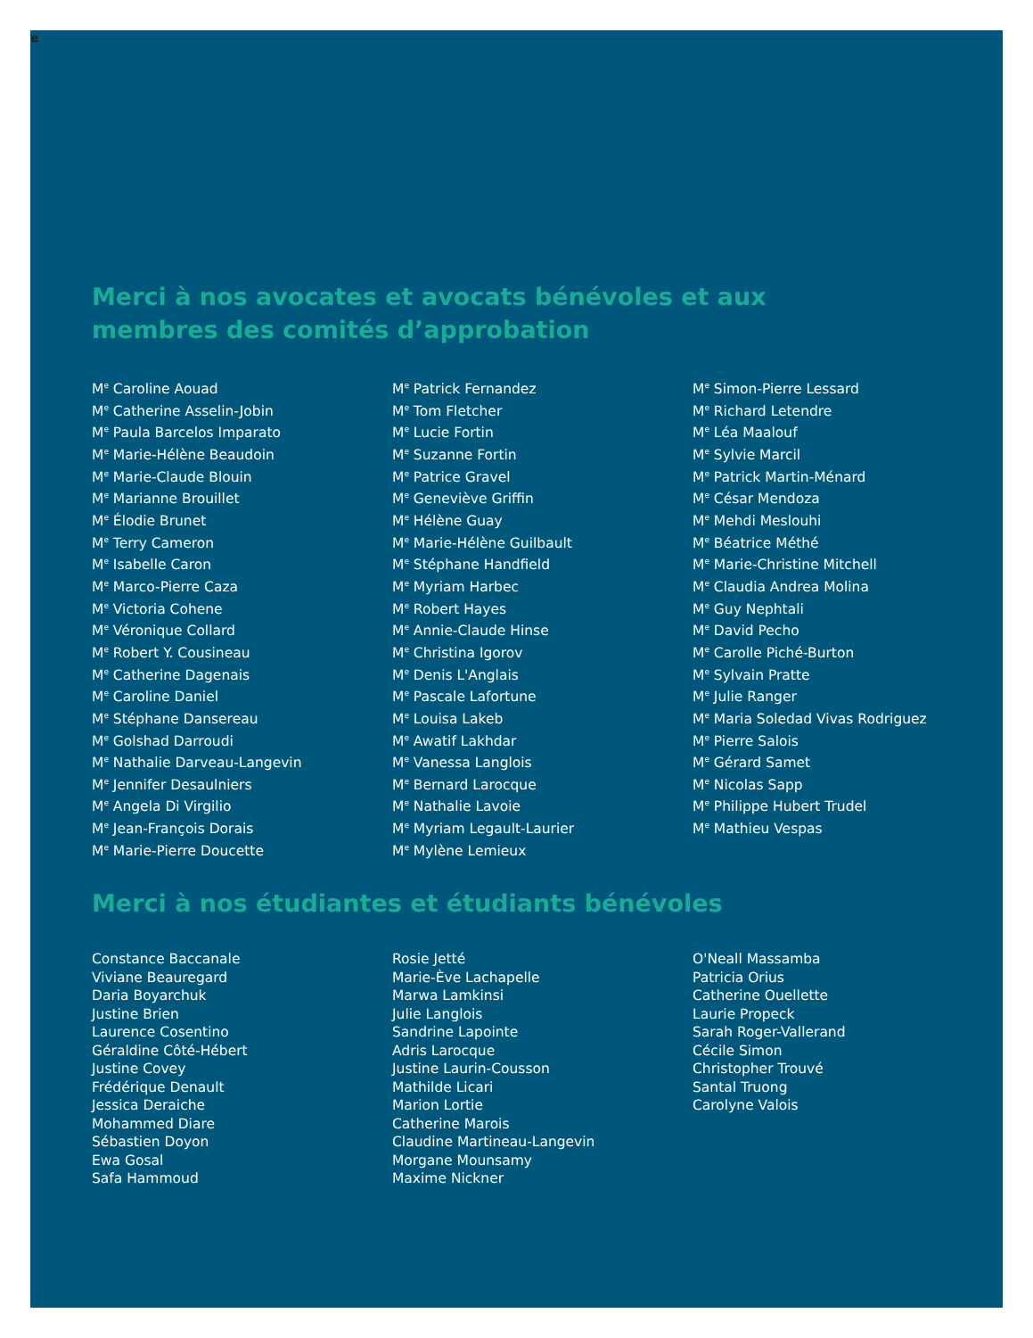Merci à nos avocates et avocats bénévoles et aux membres des comités d’approbation
M<sup>e</sup> Caroline Aouad
M<sup>e</sup> Catherine Asselin-Jobin
M<sup>e</sup> Paula Barcelos Imparato
M<sup>e</sup> Marie-Hélène Beaudoin
M<sup>e</sup> Marie-Claude Blouin
M<sup>e</sup> Marianne Brouillet
M<sup>e</sup> Élodie Brunet
M<sup>e</sup> Terry Cameron
M<sup>e</sup> Isabelle Caron
M<sup>e</sup> Marco-Pierre Caza
M<sup>e</sup> Victoria Cohene
M<sup>e</sup> Véronique Collard
M<sup>e</sup> Robert Y. Cousineau
M<sup>e</sup> Catherine Dagenais
M<sup>e</sup> Caroline Daniel
M<sup>e</sup> Stéphane Dansereau
M<sup>e</sup> Golshad Darroudi
M<sup>e</sup> Nathalie Darveau-Langevin
M<sup>e</sup> Jennifer Desaulniers
M<sup>e</sup> Angela Di Virgilio
M<sup>e</sup> Jean-François Dorais
M<sup>e</sup> Marie-Pierre Doucette
M<sup>e</sup> Patrick Fernandez
M<sup>e</sup> Tom Fletcher
M<sup>e</sup> Lucie Fortin
M<sup>e</sup> Suzanne Fortin
M<sup>e</sup> Patrice Gravel
M<sup>e</sup> Geneviève Griffin
M<sup>e</sup> Hélène Guay
M<sup>e</sup> Marie-Hélène Guilbault
M<sup>e</sup> Stéphane Handfield
M<sup>e</sup> Myriam Harbec
M<sup>e</sup> Robert Hayes
M<sup>e</sup> Annie-Claude Hinse
M<sup>e</sup> Christina Igorov
M<sup>e</sup> Denis L'Anglais
M<sup>e</sup> Pascale Lafortune
M<sup>e</sup> Louisa Lakeb
M<sup>e</sup> Awatif Lakhdar
M<sup>e</sup> Vanessa Langlois
M<sup>e</sup> Bernard Larocque
M<sup>e</sup> Nathalie Lavoie
M<sup>e</sup> Myriam Legault-Laurier
M<sup>e</sup> Mylène Lemieux
M<sup>e</sup> Simon-Pierre Lessard
M<sup>e</sup> Richard Letendre
M<sup>e</sup> Léa Maalouf
M<sup>e</sup> Sylvie Marcil
M<sup>e</sup> Patrick Martin-Ménard
M<sup>e</sup> César Mendoza
M<sup>e</sup> Mehdi Meslouhi
M<sup>e</sup> Béatrice Méthé
M<sup>e</sup> Marie-Christine Mitchell
M<sup>e</sup> Claudia Andrea Molina
M<sup>e</sup> Guy Nephtali
M<sup>e</sup> David Pecho
M<sup>e</sup> Carolle Piché-Burton
M<sup>e</sup> Sylvain Pratte
M<sup>e</sup> Julie Ranger
M<sup>e</sup> Maria Soledad Vivas Rodriguez
M<sup>e</sup> Pierre Salois
M<sup>e</sup> Gérard Samet
M<sup>e</sup> Nicolas Sapp
M<sup>e</sup> Philippe Hubert Trudel
M<sup>e</sup> Mathieu Vespas
Merci à nos étudiantes et étudiants bénévoles
Constance Baccanale
Viviane Beauregard
Daria Boyarchuk
Justine Brien
Laurence Cosentino
Géraldine Côté-Hébert
Justine Covey
Frédérique Denault
Jessica Deraiche
Mohammed Diare
Sébastien Doyon
Ewa Gosal
Safa Hammoud
Rosie Jetté
Marie-Ève Lachapelle
Marwa Lamkinsi
Julie Langlois
Sandrine Lapointe
Adris Larocque
Justine Laurin-Cousson
Mathilde Licari
Marion Lortie
Catherine Marois
Claudine Martineau-Langevin
Morgane Mounsamy
Maxime Nickner
O'Neall Massamba
Patricia Orius
Catherine Ouellette
Laurie Propeck
Sarah Roger-Vallerand
Cécile Simon
Christopher Trouvé
Santal Truong
Carolyne Valois
e